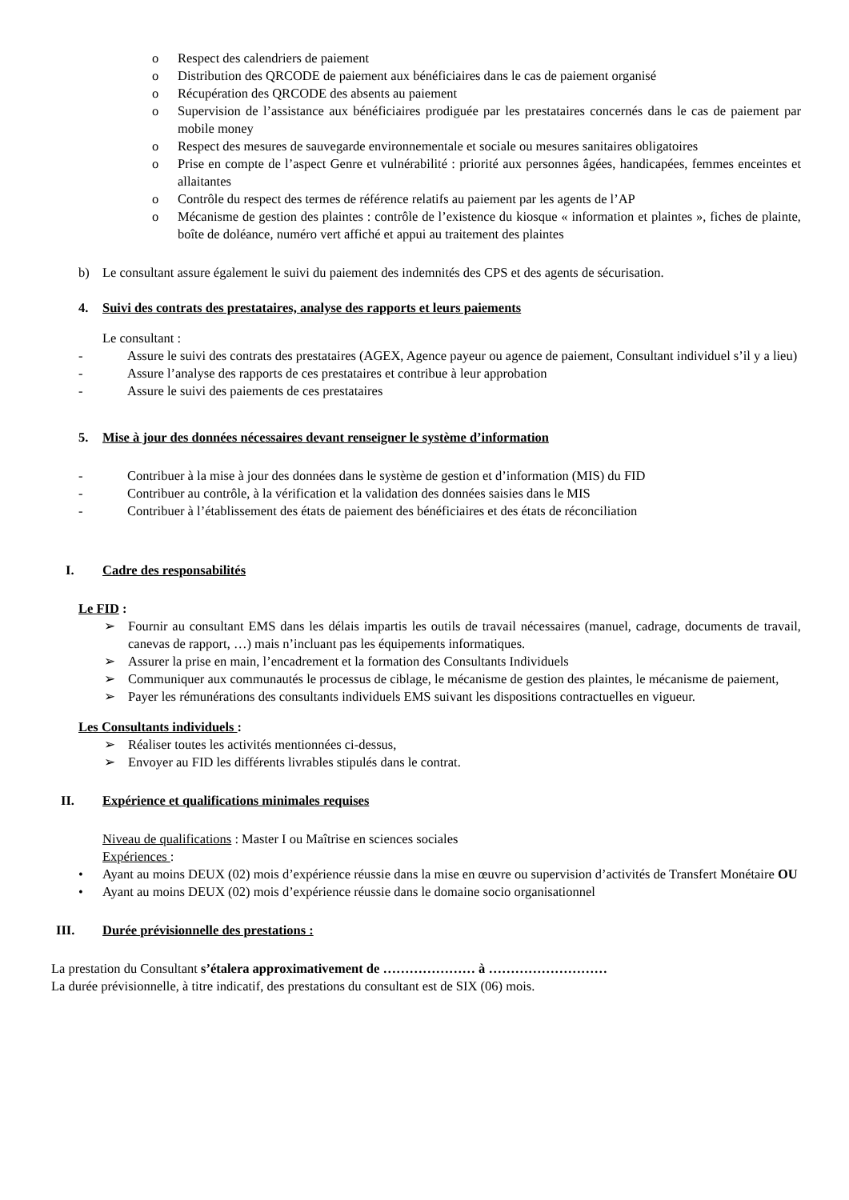o Respect des calendriers de paiement
o Distribution des QRCODE de paiement aux bénéficiaires dans le cas de paiement organisé
o Récupération des QRCODE des absents au paiement
o Supervision de l’assistance aux bénéficiaires prodiguée par les prestataires concernés dans le cas de paiement par mobile money
o Respect des mesures de sauvegarde environnementale et sociale ou mesures sanitaires obligatoires
o Prise en compte de l’aspect Genre et vulnérabilité : priorité aux personnes âgées, handicapées, femmes enceintes et allaitantes
o Contrôle du respect des termes de référence relatifs au paiement par les agents de l’AP
o Mécanisme de gestion des plaintes : contrôle de l’existence du kiosque « information et plaintes », fiches de plainte, boîte de doléance, numéro vert affiché et appui au traitement des plaintes
b) Le consultant assure également le suivi du paiement des indemnités des CPS et des agents de sécurisation.
4. Suivi des contrats des prestataires, analyse des rapports et leurs paiements
Le consultant :
- Assure le suivi des contrats des prestataires (AGEX, Agence payeur ou agence de paiement, Consultant individuel s’il y a lieu)
- Assure l’analyse des rapports de ces prestataires et contribue à leur approbation
- Assure le suivi des paiements de ces prestataires
5. Mise à jour des données nécessaires devant renseigner le système d’information
- Contribuer à la mise à jour des données dans le système de gestion et d’information (MIS) du FID
- Contribuer au contrôle, à la vérification et la validation des données saisies dans le MIS
- Contribuer à l’établissement des états de paiement des bénéficiaires et des états de réconciliation
I. Cadre des responsabilités
Le FID :
➢ Fournir au consultant EMS dans les délais impartis les outils de travail nécessaires (manuel, cadrage, documents de travail, canevas de rapport, …) mais n’incluant pas les équipements informatiques.
➢ Assurer la prise en main, l’encadrement et la formation des Consultants Individuels
➢ Communiquer aux communautés le processus de ciblage, le mécanisme de gestion des plaintes, le mécanisme de paiement,
➢ Payer les rémunérations des consultants individuels EMS suivant les dispositions contractuelles en vigueur.
Les Consultants individuels :
➢ Réaliser toutes les activités mentionnées ci-dessus,
➢ Envoyer au FID les différents livrables stipulés dans le contrat.
II. Expérience et qualifications minimales requises
Niveau de qualifications : Master I ou Maîtrise en sciences sociales
Expériences :
• Ayant au moins DEUX (02) mois d’expérience réussie dans la mise en œuvre ou supervision d’activités de Transfert Monétaire OU
• Ayant au moins DEUX (02) mois d’expérience réussie dans le domaine socio organisationnel
III. Durée prévisionnelle des prestations :
La prestation du Consultant s’étalera approximativement de ………………… à ………………………
La durée prévisionnelle, à titre indicatif, des prestations du consultant est de SIX (06) mois.